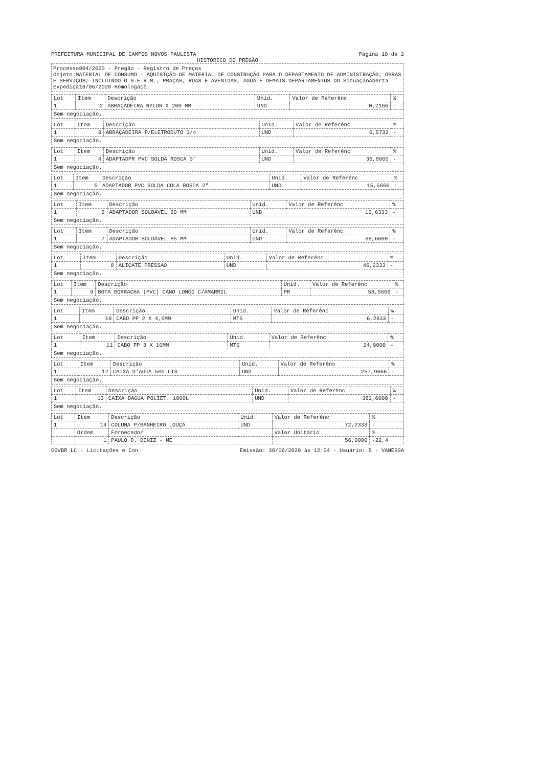PREFEITURA MUNICIPAL DE CAMPOS NOVOS PAULISTA
Página 18 de 2
HISTÓRICO DO PREGÃO
Processo864/2020 - Pregão - Registro de Preços
Objeto:MATERIAL DE CONSUMO - AQUISIÇÃO DE MATERIAL DE CONSTRUÇÃO PARA O DEPARTAMENTO DE ADMINISTRAÇÃO; OBRAS E SERVIÇOS; INCLUINDO O S.E.R.M., PRAÇAS, RUAS E AVENIDAS, ÁGUA E DEMAIS DEPARTAMENTOS DO SituaçãoAberta
Expediçã10/06/2020 Homologaçõ.
| Lot | Item | Descrição | Unid. | Valor de Referênc | % |
| --- | --- | --- | --- | --- | --- |
| 1 | 2 | ABRAÇADEIRA NYLON X 200 MM | UND | 0,2166 | - |
Sem negociação.
| Lot | Item | Descrição | Unid. | Valor de Referênc | % |
| --- | --- | --- | --- | --- | --- |
| 1 | 3 | ABRAÇADEIRA P/ELETRODUTO 3/4 | UND | 0,5733 | - |
Sem negociação.
| Lot | Item | Descrição | Unid. | Valor de Referênc | % |
| --- | --- | --- | --- | --- | --- |
| 1 | 4 | ADAPTADPR PVC SOLDA ROSCA 3" | UND | 36,8000 | - |
Sem negociação.
| Lot | Item | Descrição | Unid. | Valor de Referênc | % |
| --- | --- | --- | --- | --- | --- |
| 1 | 5 | ADAPTADOR PVC SOLDA COLA ROSCA 2" | UND | 15,5666 | - |
Sem negociação.
| Lot | Item | Descrição | Unid. | Valor de Referênc | % |
| --- | --- | --- | --- | --- | --- |
| 1 | 6 | ADAPTADOR SOLDÁVEL 60 MM | UND | 12,6333 | - |
Sem negociação.
| Lot | Item | Descrição | Unid. | Valor de Referênc | % |
| --- | --- | --- | --- | --- | --- |
| 1 | 7 | ADAPTADOR SOLDÁVEL 85 MM | UND | 38,6600 | - |
Sem negociação.
| Lot | Item | Descrição | Unid. | Valor de Referênc | % |
| --- | --- | --- | --- | --- | --- |
| 1 | 8 | ALICATE PRESSAO | UND | 46,2333 | - |
Sem negociação.
| Lot | Item | Descrição | Unid. | Valor de Referênc | % |
| --- | --- | --- | --- | --- | --- |
| 1 | 9 | BOTA BORRACHA (PVC) CANO LONGO C/AMARRIL | PR | 58,5666 | - |
Sem negociação.
| Lot | Item | Descrição | Unid. | Valor de Referênc | % |
| --- | --- | --- | --- | --- | --- |
| 1 | 10 | CABO PP 2 X 4,0MM | MTS | 6,2833 | - |
Sem negociação.
| Lot | Item | Descrição | Unid. | Valor de Referênc | % |
| --- | --- | --- | --- | --- | --- |
| 1 | 11 | CABO PP 3 X 10MM | MTS | 24,9000 | - |
Sem negociação.
| Lot | Item | Descrição | Unid. | Valor de Referênc | % |
| --- | --- | --- | --- | --- | --- |
| 1 | 12 | CAIXA D'AGUA 500 LTS | UND | 257,9666 | - |
Sem negociação.
| Lot | Item | Descrição | Unid. | Valor de Referênc | % |
| --- | --- | --- | --- | --- | --- |
| 1 | 13 | CAIXA DAGUA POLIET. 1000L | UND | 382,6000 | - |
Sem negociação.
| Lot | Item | Descrição | Unid. | Valor de Referênc | % |
| --- | --- | --- | --- | --- | --- |
| 1 | 14 | COLUNA P/BANHEIRO LOUÇA | UND | 72,2333 | - |
| | Ordem | Fornecedor | | Valor Unitário | % |
| | 1 | PAULO D. DINIZ - ME | | 56,0000 | -22,4 |
GOVBR LC - Licitações e Con Emissão: 30/06/2020 às 12:04 - Usuário: 5 - VANESSA